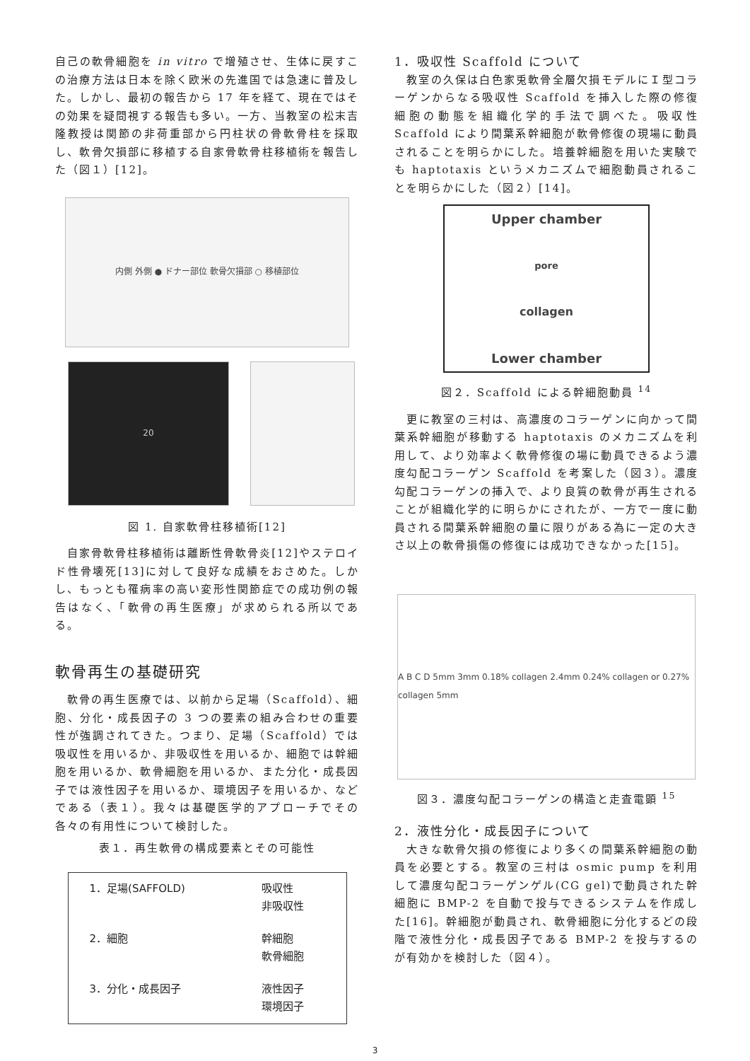自己の軟骨細胞を in vitro で増殖させ、生体に戻すこの治療方法は日本を除く欧米の先進国では急速に普及した。しかし、最初の報告から 17 年を経て、現在ではその効果を疑問視する報告も多い。一方、当教室の松末吉隆教授は関節の非荷重部から円柱状の骨軟骨柱を採取し、軟骨欠損部に移植する自家骨軟骨柱移植術を報告した（図１）[12]。
内側 外側 ● ドナー部位 軟骨欠損部 ○ 移植部位
20
図 1. 自家軟骨柱移植術[12]
　自家骨軟骨柱移植術は離断性骨軟骨炎[12]やステロイド性骨壊死[13]に対して良好な成績をおさめた。しかし、もっとも罹病率の高い変形性関節症での成功例の報告はなく、「軟骨の再生医療」が求められる所以である。
軟骨再生の基礎研究
　軟骨の再生医療では、以前から足場（Scaffold）、細胞、分化・成長因子の 3 つの要素の組み合わせの重要性が強調されてきた。つまり、足場（Scaffold）では吸収性を用いるか、非吸収性を用いるか、細胞では幹細胞を用いるか、軟骨細胞を用いるか、また分化・成長因子では液性因子を用いるか、環境因子を用いるか、などである（表１）。我々は基礎医学的アプローチでその各々の有用性について検討した。
表１．再生軟骨の構成要素とその可能性
| 1．足場(SAFFOLD) | 吸収性 非吸収性 |
| 2．細胞 | 幹細胞 軟骨細胞 |
| 3．分化・成長因子 | 液性因子 環境因子 |
1．吸収性 Scaffold について
　教室の久保は白色家兎軟骨全層欠損モデルにＩ型コラーゲンからなる吸収性 Scaffold を挿入した際の修復細胞の動態を組織化学的手法で調べた。吸収性 Scaffold により間葉系幹細胞が軟骨修復の現場に動員されることを明らかにした。培養幹細胞を用いた実験でも haptotaxis というメカニズムで細胞動員されることを明らかにした（図２）[14]。
Upper chamber
pore
collagen
Lower chamber
図２．Scaffold による幹細胞動員 <sup>14</sup>
　更に教室の三村は、高濃度のコラーゲンに向かって間葉系幹細胞が移動する haptotaxis のメカニズムを利用して、より効率よく軟骨修復の場に動員できるよう濃度勾配コラーゲン Scaffold を考案した（図３）。濃度勾配コラーゲンの挿入で、より良質の軟骨が再生されることが組織化学的に明らかにされたが、一方で一度に動員される間葉系幹細胞の量に限りがある為に一定の大きさ以上の軟骨損傷の修復には成功できなかった[15]。
A B C D 5mm 3mm 0.18% collagen 2.4mm 0.24% collagen or 0.27% collagen 5mm
図３．濃度勾配コラーゲンの構造と走査電顕 <sup>15</sup>
2．液性分化・成長因子について
　大きな軟骨欠損の修復により多くの間葉系幹細胞の動員を必要とする。教室の三村は osmic pump を利用して濃度勾配コラーゲンゲル(CG gel)で動員された幹細胞に BMP-2 を自動で投与できるシステムを作成した[16]。幹細胞が動員され、軟骨細胞に分化するどの段階で液性分化・成長因子である BMP-2 を投与するのが有効かを検討した（図４）。
3